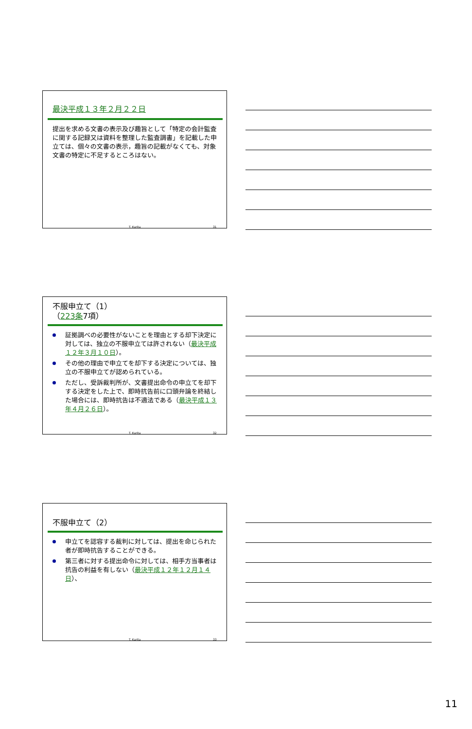最決平成１３年２月２２日
提出を求める文書の表示及び趣旨として「特定の会計監査に関する記録又は資料を整理した監査調書」を記載した申立ては、個々の文書の表示，趣旨の記載がなくても、対象文書の特定に不足するところはない。
T. Kurita 31
不服申立て（1）
（223条7項）
証拠調べの必要性がないことを理由とする却下決定に対しては、独立の不服申立ては許されない（最決平成１２年３月１０日）。
その他の理由で申立てを却下する決定については、独立の不服申立てが認められている。
ただし、受訴裁判所が、文書提出命令の申立てを却下する決定をした上で、即時抗告前に口頭弁論を終結した場合には、即時抗告は不適法である（最決平成１３年４月２６日）。
T. Kurita 32
不服申立て（2）
申立てを認容する裁判に対しては、提出を命じられた者が即時抗告することができる。
第三者に対する提出命令に対しては、相手方当事者は抗告の利益を有しない（最決平成１２年１２月１４日）、
T. Kurita 33
11